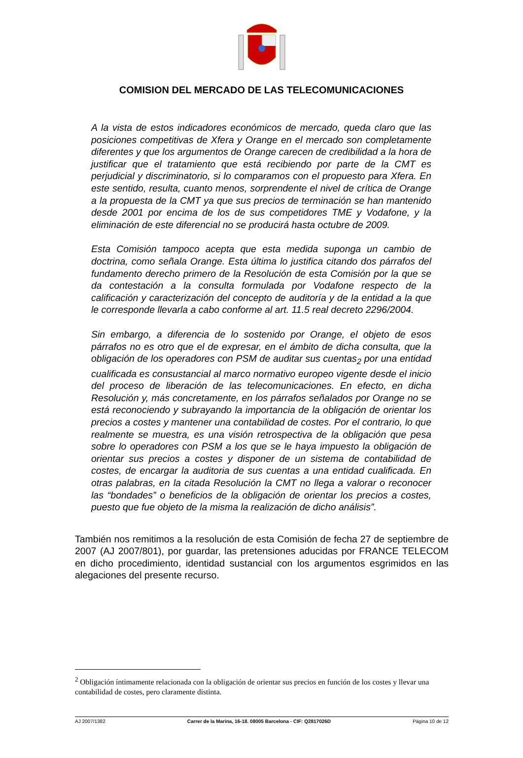COMISION DEL MERCADO DE LAS TELECOMUNICACIONES
A la vista de estos indicadores económicos de mercado, queda claro que las posiciones competitivas de Xfera y Orange en el mercado son completamente diferentes y que los argumentos de Orange carecen de credibilidad a la hora de justificar que el tratamiento que está recibiendo por parte de la CMT es perjudicial y discriminatorio, si lo comparamos con el propuesto para Xfera. En este sentido, resulta, cuanto menos, sorprendente el nivel de crítica de Orange a la propuesta de la CMT ya que sus precios de terminación se han mantenido desde 2001 por encima de los de sus competidores TME y Vodafone, y la eliminación de este diferencial no se producirá hasta octubre de 2009.
Esta Comisión tampoco acepta que esta medida suponga un cambio de doctrina, como señala Orange. Esta última lo justifica citando dos párrafos del fundamento derecho primero de la Resolución de esta Comisión por la que se da contestación a la consulta formulada por Vodafone respecto de la calificación y caracterización del concepto de auditoría y de la entidad a la que le corresponde llevarla a cabo conforme al art. 11.5 real decreto 2296/2004.
Sin embargo, a diferencia de lo sostenido por Orange, el objeto de esos párrafos no es otro que el de expresar, en el ámbito de dicha consulta, que la obligación de los operadores con PSM de auditar sus cuentas<sub>2</sub> por una entidad cualificada es consustancial al marco normativo europeo vigente desde el inicio del proceso de liberación de las telecomunicaciones. En efecto, en dicha Resolución y, más concretamente, en los párrafos señalados por Orange no se está reconociendo y subrayando la importancia de la obligación de orientar los precios a costes y mantener una contabilidad de costes. Por el contrario, lo que realmente se muestra, es una visión retrospectiva de la obligación que pesa sobre lo operadores con PSM a los que se le haya impuesto la obligación de orientar sus precios a costes y disponer de un sistema de contabilidad de costes, de encargar la auditoria de sus cuentas a una entidad cualificada. En otras palabras, en la citada Resolución la CMT no llega a valorar o reconocer las “bondades” o beneficios de la obligación de orientar los precios a costes, puesto que fue objeto de la misma la realización de dicho análisis”.
También nos remitimos a la resolución de esta Comisión de fecha 27 de septiembre de 2007 (AJ 2007/801), por guardar, las pretensiones aducidas por FRANCE TELECOM en dicho procedimiento, identidad sustancial con los argumentos esgrimidos en las alegaciones del presente recurso.
<sup>2</sup> Obligación íntimamente relacionada con la obligación de orientar sus precios en función de los costes y llevar una contabilidad de costes, pero claramente distinta.
AJ 2007/1382 Carrer de la Marina, 16-18. 08005 Barcelona - CIF: Q2817026D Página 10 de 12